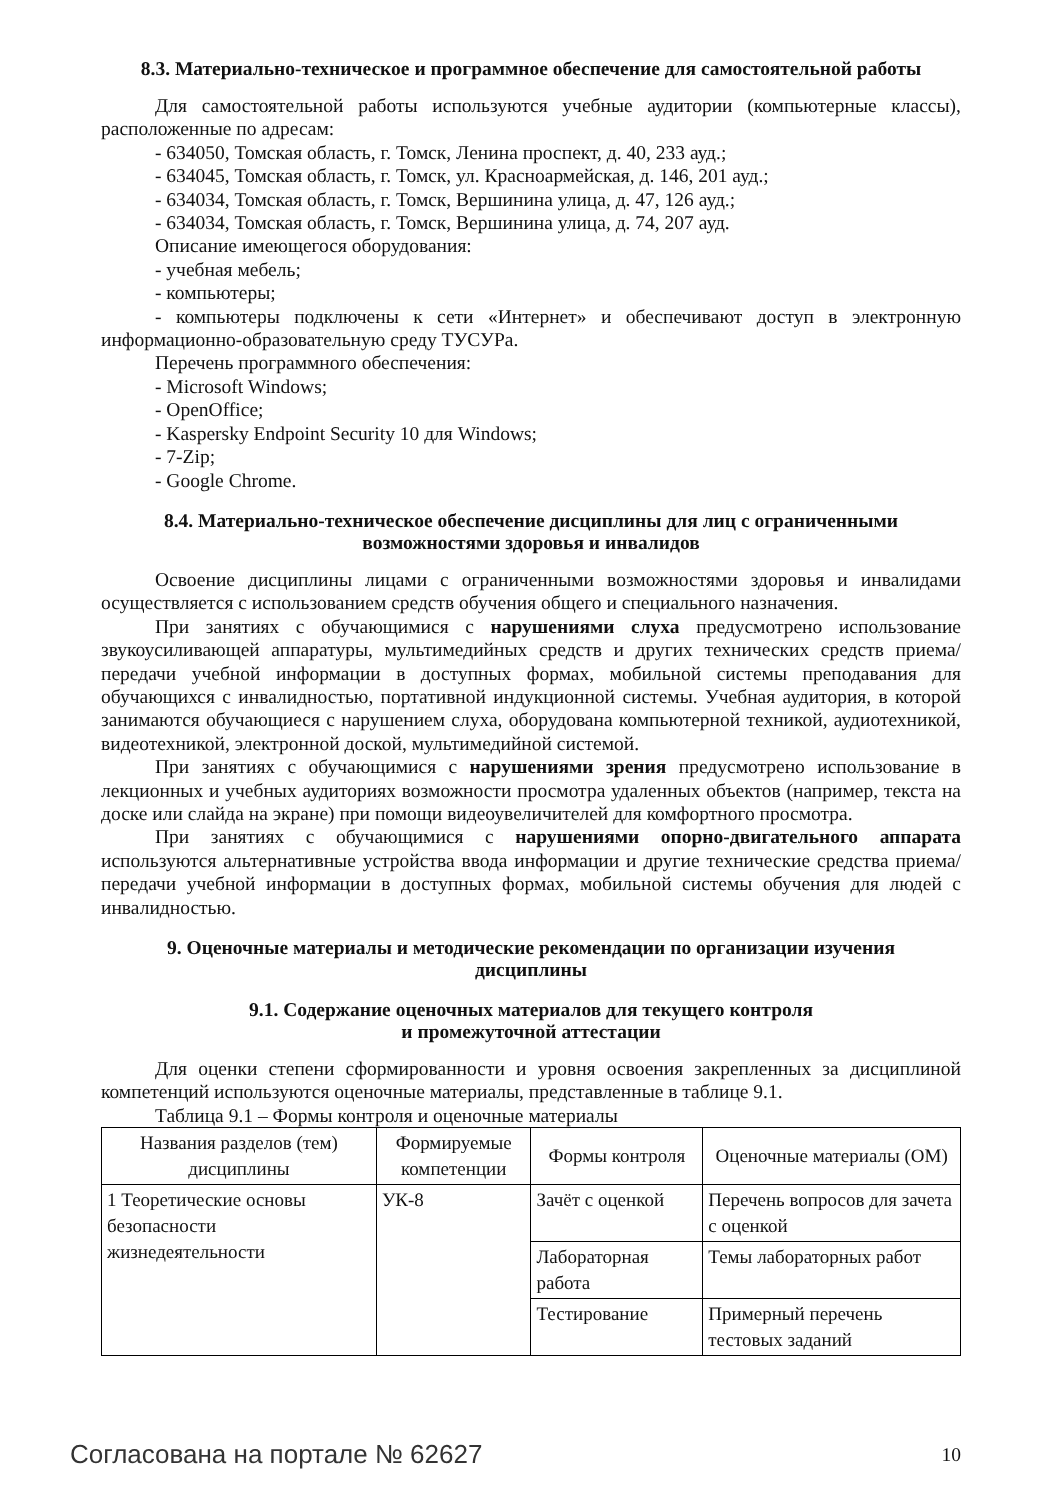8.3. Материально-техническое и программное обеспечение для самостоятельной работы
Для самостоятельной работы используются учебные аудитории (компьютерные классы), расположенные по адресам:
- 634050, Томская область, г. Томск, Ленина проспект, д. 40, 233 ауд.;
- 634045, Томская область, г. Томск, ул. Красноармейская, д. 146, 201 ауд.;
- 634034, Томская область, г. Томск, Вершинина улица, д. 47, 126 ауд.;
- 634034, Томская область, г. Томск, Вершинина улица, д. 74, 207 ауд.
Описание имеющегося оборудования:
- учебная мебель;
- компьютеры;
- компьютеры подключены к сети «Интернет» и обеспечивают доступ в электронную информационно-образовательную среду ТУСУРа.
Перечень программного обеспечения:
- Microsoft Windows;
- OpenOffice;
- Kaspersky Endpoint Security 10 для Windows;
- 7-Zip;
- Google Chrome.
8.4. Материально-техническое обеспечение дисциплины для лиц с ограниченными
возможностями здоровья и инвалидов
Освоение дисциплины лицами с ограниченными возможностями здоровья и инвалидами осуществляется с использованием средств обучения общего и специального назначения.
При занятиях с обучающимися с нарушениями слуха предусмотрено использование звукоусиливающей аппаратуры, мультимедийных средств и других технических средств приема/передачи учебной информации в доступных формах, мобильной системы преподавания для обучающихся с инвалидностью, портативной индукционной системы. Учебная аудитория, в которой занимаются обучающиеся с нарушением слуха, оборудована компьютерной техникой, аудиотехникой, видеотехникой, электронной доской, мультимедийной системой.
При занятиях с обучающимися с нарушениями зрения предусмотрено использование в лекционных и учебных аудиториях возможности просмотра удаленных объектов (например, текста на доске или слайда на экране) при помощи видеоувеличителей для комфортного просмотра.
При занятиях с обучающимися с нарушениями опорно-двигательного аппарата используются альтернативные устройства ввода информации и другие технические средства приема/передачи учебной информации в доступных формах, мобильной системы обучения для людей с инвалидностью.
9. Оценочные материалы и методические рекомендации по организации изучения
дисциплины
9.1. Содержание оценочных материалов для текущего контроля
и промежуточной аттестации
Для оценки степени сформированности и уровня освоения закрепленных за дисциплиной компетенций используются оценочные материалы, представленные в таблице 9.1.
Таблица 9.1 – Формы контроля и оценочные материалы
| Названия разделов (тем) дисциплины | Формируемые компетенции | Формы контроля | Оценочные материалы (ОМ) |
| --- | --- | --- | --- |
| 1 Теоретические основы безопасности жизнедеятельности | УК-8 | Зачёт с оценкой | Перечень вопросов для зачета с оценкой |
| | | Лабораторная работа | Темы лабораторных работ |
| | | Тестирование | Примерный перечень тестовых заданий |
Согласована на портале № 62627 10